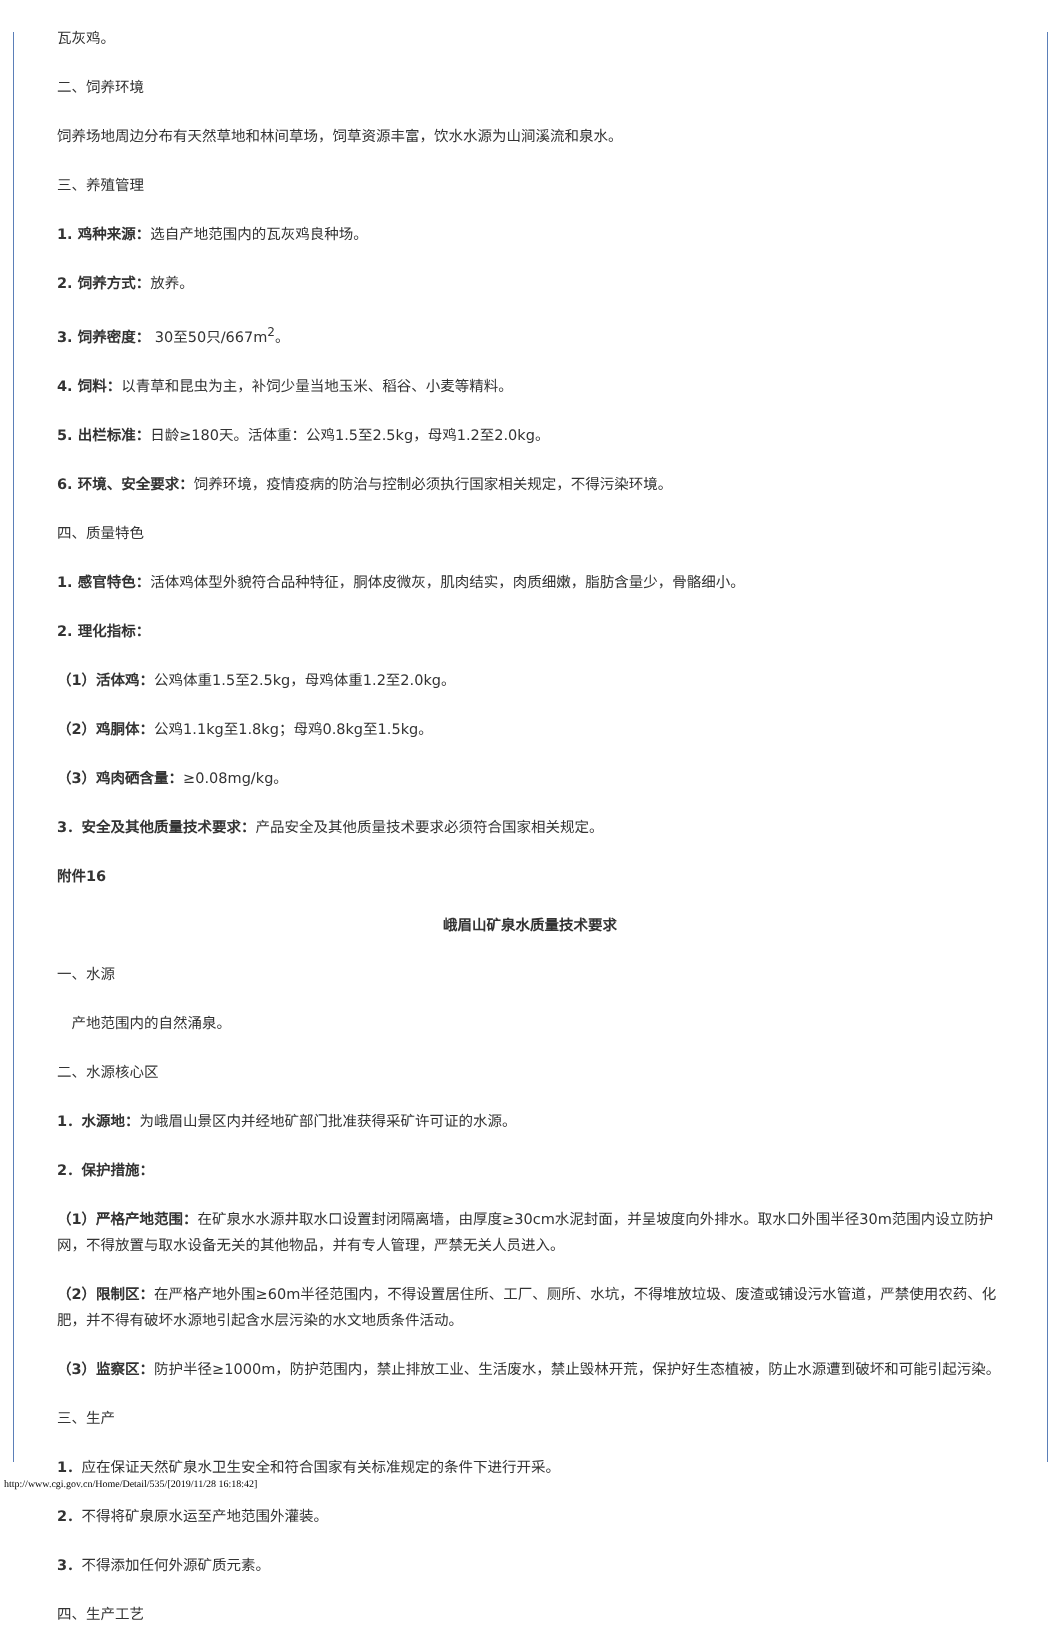瓦灰鸡。
二、饲养环境
饲养场地周边分布有天然草地和林间草场，饲草资源丰富，饮水水源为山涧溪流和泉水。
三、养殖管理
1. 鸡种来源：选自产地范围内的瓦灰鸡良种场。
2. 饲养方式：放养。
3. 饲养密度： 30至50只/667m<sup>2</sup>。
4. 饲料：以青草和昆虫为主，补饲少量当地玉米、稻谷、小麦等精料。
5. 出栏标准：日龄≥180天。活体重：公鸡1.5至2.5kg，母鸡1.2至2.0kg。
6. 环境、安全要求：饲养环境，疫情疫病的防治与控制必须执行国家相关规定，不得污染环境。
四、质量特色
1. 感官特色：活体鸡体型外貌符合品种特征，胴体皮微灰，肌肉结实，肉质细嫩，脂肪含量少，骨骼细小。
2. 理化指标：
（1）活体鸡：公鸡体重1.5至2.5kg，母鸡体重1.2至2.0kg。
（2）鸡胴体：公鸡1.1kg至1.8kg；母鸡0.8kg至1.5kg。
（3）鸡肉硒含量：≥0.08mg/kg。
3．安全及其他质量技术要求：产品安全及其他质量技术要求必须符合国家相关规定。
附件16
峨眉山矿泉水质量技术要求
一、水源
　产地范围内的自然涌泉。
二、水源核心区
1．水源地：为峨眉山景区内并经地矿部门批准获得采矿许可证的水源。
2．保护措施：
（1）严格产地范围：在矿泉水水源井取水口设置封闭隔离墙，由厚度≥30cm水泥封面，并呈坡度向外排水。取水口外围半径30m范围内设立防护网，不得放置与取水设备无关的其他物品，并有专人管理，严禁无关人员进入。
（2）限制区：在严格产地外围≥60m半径范围内，不得设置居住所、工厂、厕所、水坑，不得堆放垃圾、废渣或铺设污水管道，严禁使用农药、化肥，并不得有破坏水源地引起含水层污染的水文地质条件活动。
（3）监察区：防护半径≥1000m，防护范围内，禁止排放工业、生活废水，禁止毁林开荒，保护好生态植被，防止水源遭到破坏和可能引起污染。
三、生产
1．应在保证天然矿泉水卫生安全和符合国家有关标准规定的条件下进行开采。
2．不得将矿泉原水运至产地范围外灌装。
3．不得添加任何外源矿质元素。
四、生产工艺
http://www.cgi.gov.cn/Home/Detail/535/[2019/11/28 16:18:42]